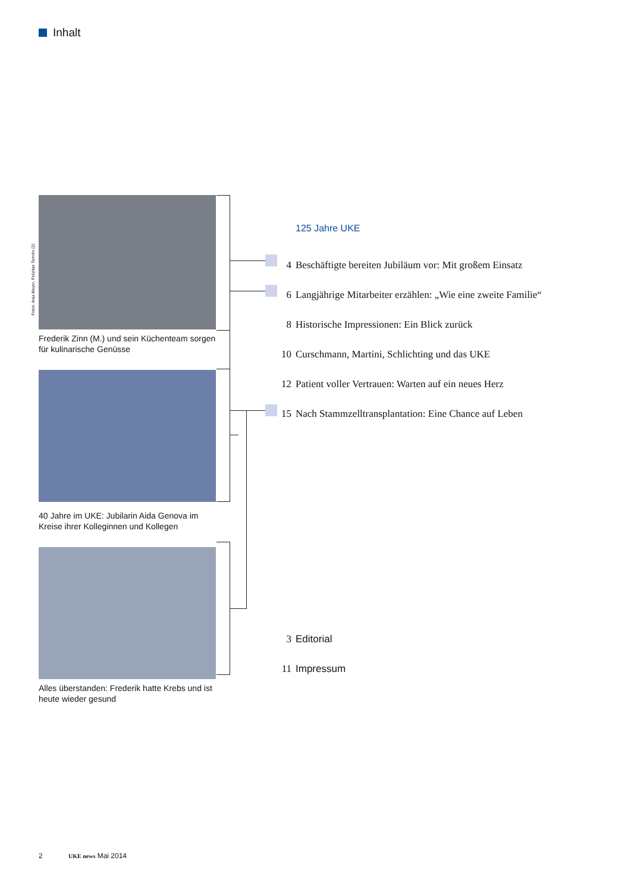Inhalt
Fotos: Anja Meyer, Felizitas Tomrlin (2)
Frederik Zinn (M.) und sein Küchenteam sorgen für kulinarische Genüsse
40 Jahre im UKE: Jubilarin Aida Genova im Kreise ihrer Kolleginnen und Kollegen
Alles überstanden: Frederik hatte Krebs und ist heute wieder gesund
125 Jahre UKE
4 Beschäftigte bereiten Jubiläum vor: Mit großem Einsatz
6 Langjährige Mitarbeiter erzählen: „Wie eine zweite Familie“
8 Historische Impressionen: Ein Blick zurück
10 Curschmann, Martini, Schlichting und das UKE
12 Patient voller Vertrauen: Warten auf ein neues Herz
15 Nach Stammzelltransplantation: Eine Chance auf Leben
3 Editorial
11 Impressum
2 UKE news Mai 2014